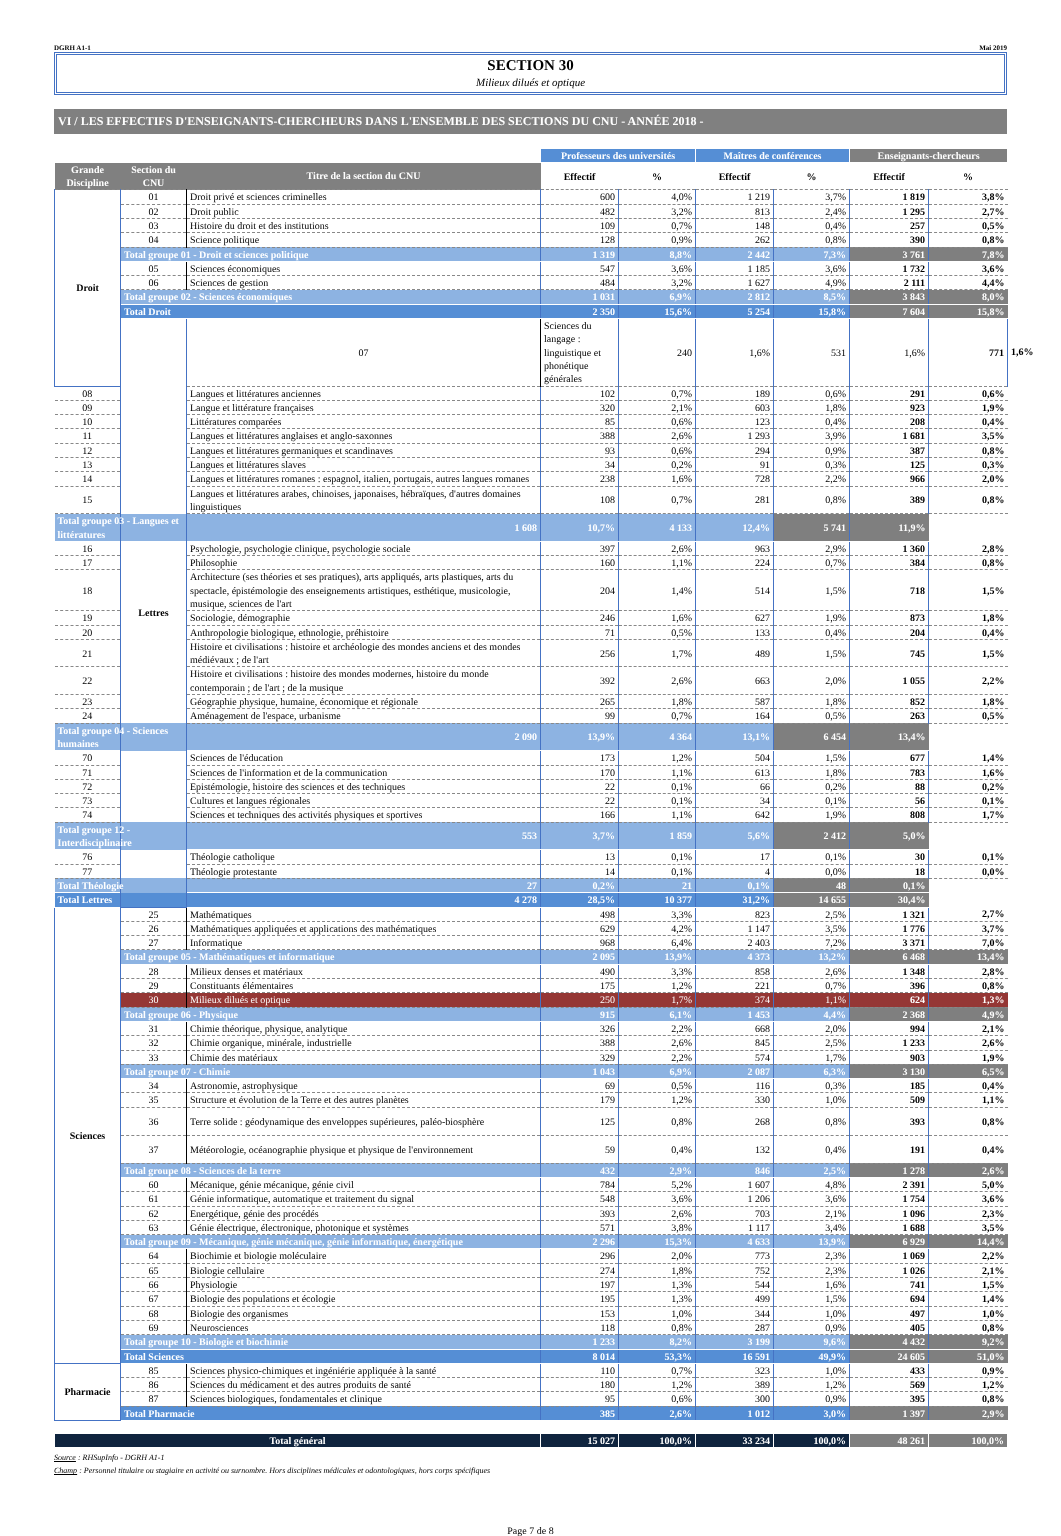DGRH A1-1 Mai 2019
SECTION 30
Milieux dilués et optique
VI / LES EFFECTIFS D'ENSEIGNANTS-CHERCHEURS DANS L'ENSEMBLE DES SECTIONS DU CNU - ANNÉE 2018 -
| | | | Professeurs des universités | | Maîtres de conférences | | Enseignants-chercheurs | | |
| --- | --- | --- | --- | --- | --- | --- | --- | --- | --- |
| Grande Discipline | Section du CNU | Titre de la section du CNU | Effectif | % | Effectif | % | Effectif | % | |
| Droit | 01 | Droit privé et sciences criminelles | 600 | 4,0% | 1 219 | 3,7% | 1 819 | 3,8% | |
| | 02 | Droit public | 482 | 3,2% | 813 | 2,4% | 1 295 | 2,7% | |
| | 03 | Histoire du droit et des institutions | 109 | 0,7% | 148 | 0,4% | 257 | 0,5% | |
| | 04 | Science politique | 128 | 0,9% | 262 | 0,8% | 390 | 0,8% | |
| | Total groupe 01 - Droit et sciences politique | | 1 319 | 8,8% | 2 442 | 7,3% | 3 761 | 7,8% | |
| | 05 | Sciences économiques | 547 | 3,6% | 1 185 | 3,6% | 1 732 | 3,6% | |
| | 06 | Sciences de gestion | 484 | 3,2% | 1 627 | 4,9% | 2 111 | 4,4% | |
| | Total groupe 02 - Sciences économiques | | 1 031 | 6,9% | 2 812 | 8,5% | 3 843 | 8,0% | |
| | Total Droit | | 2 350 | 15,6% | 5 254 | 15,8% | 7 604 | 15,8% | |
| | Lettres | 07 | Sciences du langage : linguistique et phonétique générales | 240 | 1,6% | 531 | 1,6% | 771 | 1,6% |
| 08 | | Langues et littératures anciennes | 102 | 0,7% | 189 | 0,6% | 291 | 0,6% | |
| 09 | | Langue et littérature françaises | 320 | 2,1% | 603 | 1,8% | 923 | 1,9% | |
| 10 | | Littératures comparées | 85 | 0,6% | 123 | 0,4% | 208 | 0,4% | |
| 11 | | Langues et littératures anglaises et anglo-saxonnes | 388 | 2,6% | 1 293 | 3,9% | 1 681 | 3,5% | |
| 12 | | Langues et littératures germaniques et scandinaves | 93 | 0,6% | 294 | 0,9% | 387 | 0,8% | |
| 13 | | Langues et littératures slaves | 34 | 0,2% | 91 | 0,3% | 125 | 0,3% | |
| 14 | | Langues et littératures romanes : espagnol, italien, portugais, autres langues romanes | 238 | 1,6% | 728 | 2,2% | 966 | 2,0% | |
| 15 | | Langues et littératures arabes, chinoises, japonaises, hébraïques, d'autres domaines linguistiques | 108 | 0,7% | 281 | 0,8% | 389 | 0,8% | |
| Total groupe 03 - Langues et littératures | | 1 608 | 10,7% | 4 133 | 12,4% | 5 741 | 11,9% | | |
| 16 | | Psychologie, psychologie clinique, psychologie sociale | 397 | 2,6% | 963 | 2,9% | 1 360 | 2,8% | |
| 17 | | Philosophie | 160 | 1,1% | 224 | 0,7% | 384 | 0,8% | |
| 18 | | Architecture (ses théories et ses pratiques), arts appliqués, arts plastiques, arts du spectacle, épistémologie des enseignements artistiques, esthétique, musicologie, musique, sciences de l'art | 204 | 1,4% | 514 | 1,5% | 718 | 1,5% | |
| 19 | | Sociologie, démographie | 246 | 1,6% | 627 | 1,9% | 873 | 1,8% | |
| 20 | | Anthropologie biologique, ethnologie, préhistoire | 71 | 0,5% | 133 | 0,4% | 204 | 0,4% | |
| 21 | | Histoire et civilisations : histoire et archéologie des mondes anciens et des mondes médiévaux ; de l'art | 256 | 1,7% | 489 | 1,5% | 745 | 1,5% | |
| 22 | | Histoire et civilisations : histoire des mondes modernes, histoire du monde contemporain ; de l'art ; de la musique | 392 | 2,6% | 663 | 2,0% | 1 055 | 2,2% | |
| 23 | | Géographie physique, humaine, économique et régionale | 265 | 1,8% | 587 | 1,8% | 852 | 1,8% | |
| 24 | | Aménagement de l'espace, urbanisme | 99 | 0,7% | 164 | 0,5% | 263 | 0,5% | |
| Total groupe 04 - Sciences humaines | | 2 090 | 13,9% | 4 364 | 13,1% | 6 454 | 13,4% | | |
| 70 | | Sciences de l'éducation | 173 | 1,2% | 504 | 1,5% | 677 | 1,4% | |
| 71 | | Sciences de l'information et de la communication | 170 | 1,1% | 613 | 1,8% | 783 | 1,6% | |
| 72 | | Epistémologie, histoire des sciences et des techniques | 22 | 0,1% | 66 | 0,2% | 88 | 0,2% | |
| 73 | | Cultures et langues régionales | 22 | 0,1% | 34 | 0,1% | 56 | 0,1% | |
| 74 | | Sciences et techniques des activités physiques et sportives | 166 | 1,1% | 642 | 1,9% | 808 | 1,7% | |
| Total groupe 12 - Interdisciplinaire | | 553 | 3,7% | 1 859 | 5,6% | 2 412 | 5,0% | | |
| 76 | | Théologie catholique | 13 | 0,1% | 17 | 0,1% | 30 | 0,1% | |
| 77 | | Théologie protestante | 14 | 0,1% | 4 | 0,0% | 18 | 0,0% | |
| Total Théologie | | 27 | 0,2% | 21 | 0,1% | 48 | 0,1% | | |
| Total Lettres | | 4 278 | 28,5% | 10 377 | 31,2% | 14 655 | 30,4% | | |
| Sciences | 25 | Mathématiques | 498 | 3,3% | 823 | 2,5% | 1 321 | 2,7% | |
| | 26 | Mathématiques appliquées et applications des mathématiques | 629 | 4,2% | 1 147 | 3,5% | 1 776 | 3,7% | |
| | 27 | Informatique | 968 | 6,4% | 2 403 | 7,2% | 3 371 | 7,0% | |
| | Total groupe 05 - Mathématiques et informatique | | 2 095 | 13,9% | 4 373 | 13,2% | 6 468 | 13,4% | |
| | 28 | Milieux denses et matériaux | 490 | 3,3% | 858 | 2,6% | 1 348 | 2,8% | |
| | 29 | Constituants élémentaires | 175 | 1,2% | 221 | 0,7% | 396 | 0,8% | |
| | 30 | Milieux dilués et optique | 250 | 1,7% | 374 | 1,1% | 624 | 1,3% | |
| | Total groupe 06 - Physique | | 915 | 6,1% | 1 453 | 4,4% | 2 368 | 4,9% | |
| | 31 | Chimie théorique, physique, analytique | 326 | 2,2% | 668 | 2,0% | 994 | 2,1% | |
| | 32 | Chimie organique, minérale, industrielle | 388 | 2,6% | 845 | 2,5% | 1 233 | 2,6% | |
| | 33 | Chimie des matériaux | 329 | 2,2% | 574 | 1,7% | 903 | 1,9% | |
| | Total groupe 07 - Chimie | | 1 043 | 6,9% | 2 087 | 6,3% | 3 130 | 6,5% | |
| | 34 | Astronomie, astrophysique | 69 | 0,5% | 116 | 0,3% | 185 | 0,4% | |
| | 35 | Structure et évolution de la Terre et des autres planètes | 179 | 1,2% | 330 | 1,0% | 509 | 1,1% | |
| | 36 | Terre solide : géodynamique des enveloppes supérieures, paléo-biosphère | 125 | 0,8% | 268 | 0,8% | 393 | 0,8% | |
| | 37 | Météorologie, océanographie physique et physique de l'environnement | 59 | 0,4% | 132 | 0,4% | 191 | 0,4% | |
| | Total groupe 08 - Sciences de la terre | | 432 | 2,9% | 846 | 2,5% | 1 278 | 2,6% | |
| | 60 | Mécanique, génie mécanique, génie civil | 784 | 5,2% | 1 607 | 4,8% | 2 391 | 5,0% | |
| | 61 | Génie informatique, automatique et traitement du signal | 548 | 3,6% | 1 206 | 3,6% | 1 754 | 3,6% | |
| | 62 | Energétique, génie des procédés | 393 | 2,6% | 703 | 2,1% | 1 096 | 2,3% | |
| | 63 | Génie électrique, électronique, photonique et systèmes | 571 | 3,8% | 1 117 | 3,4% | 1 688 | 3,5% | |
| | Total groupe 09 - Mécanique, génie mécanique, génie informatique, énergétique | | 2 296 | 15,3% | 4 633 | 13,9% | 6 929 | 14,4% | |
| | 64 | Biochimie et biologie moléculaire | 296 | 2,0% | 773 | 2,3% | 1 069 | 2,2% | |
| | 65 | Biologie cellulaire | 274 | 1,8% | 752 | 2,3% | 1 026 | 2,1% | |
| | 66 | Physiologie | 197 | 1,3% | 544 | 1,6% | 741 | 1,5% | |
| | 67 | Biologie des populations et écologie | 195 | 1,3% | 499 | 1,5% | 694 | 1,4% | |
| | 68 | Biologie des organismes | 153 | 1,0% | 344 | 1,0% | 497 | 1,0% | |
| | 69 | Neurosciences | 118 | 0,8% | 287 | 0,9% | 405 | 0,8% | |
| | Total groupe 10 - Biologie et biochimie | | 1 233 | 8,2% | 3 199 | 9,6% | 4 432 | 9,2% | |
| | Total Sciences | | 8 014 | 53,3% | 16 591 | 49,9% | 24 605 | 51,0% | |
| Pharmacie | 85 | Sciences physico-chimiques et ingéniérie appliquée à la santé | 110 | 0,7% | 323 | 1,0% | 433 | 0,9% | |
| | 86 | Sciences du médicament et des autres produits de santé | 180 | 1,2% | 389 | 1,2% | 569 | 1,2% | |
| | 87 | Sciences biologiques, fondamentales et clinique | 95 | 0,6% | 300 | 0,9% | 395 | 0,8% | |
| | Total Pharmacie | | 385 | 2,6% | 1 012 | 3,0% | 1 397 | 2,9% | |
| Total général | | | 15 027 | 100,0% | 33 234 | 100,0% | 48 261 | 100,0% | |
Source : RHSupInfo - DGRH A1-1
Champ : Personnel titulaire ou stagiaire en activité ou surnombre. Hors disciplines médicales et odontologiques, hors corps spécifiques
Page 7 de 8